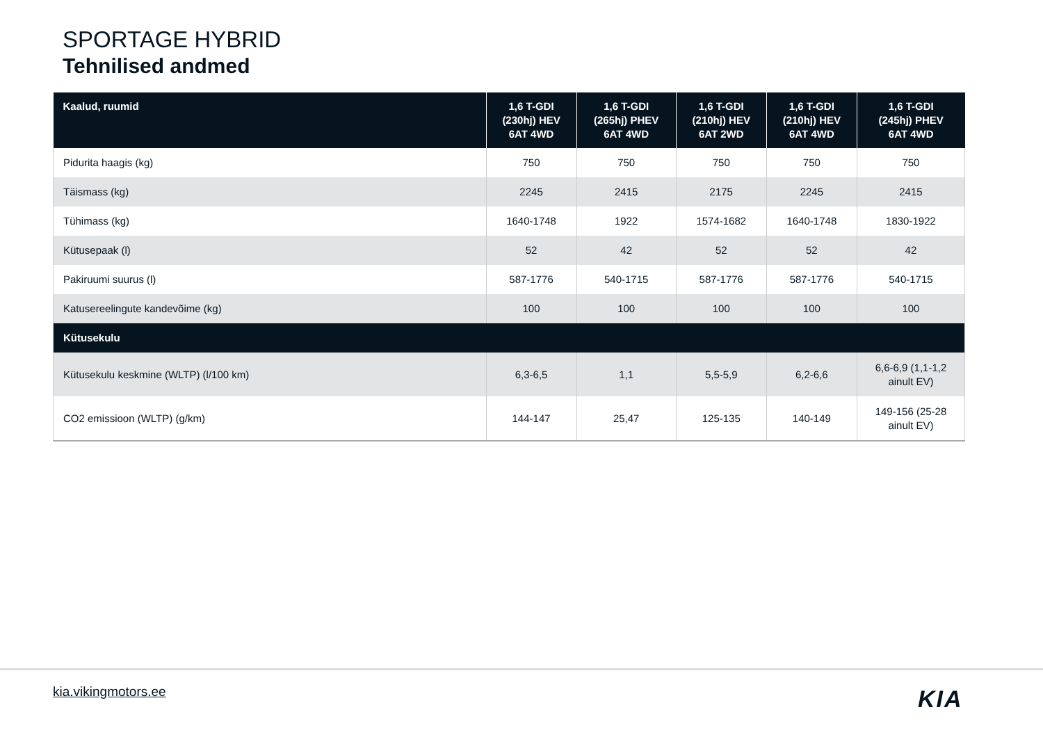SPORTAGE HYBRID
Tehnilised andmed
| Kaalud, ruumid | 1,6 T-GDI (230hj) HEV 6AT 4WD | 1,6 T-GDI (265hj) PHEV 6AT 4WD | 1,6 T-GDI (210hj) HEV 6AT 2WD | 1,6 T-GDI (210hj) HEV 6AT 4WD | 1,6 T-GDI (245hj) PHEV 6AT 4WD |
| --- | --- | --- | --- | --- | --- |
| Pidurita haagis (kg) | 750 | 750 | 750 | 750 | 750 |
| Täismass (kg) | 2245 | 2415 | 2175 | 2245 | 2415 |
| Tühimass (kg) | 1640-1748 | 1922 | 1574-1682 | 1640-1748 | 1830-1922 |
| Kütusepaak (l) | 52 | 42 | 52 | 52 | 42 |
| Pakiruumi suurus (l) | 587-1776 | 540-1715 | 587-1776 | 587-1776 | 540-1715 |
| Katusereelingute kandevõime (kg) | 100 | 100 | 100 | 100 | 100 |
| Kütusekulu | | | | | |
| Kütusekulu keskmine (WLTP) (l/100 km) | 6,3-6,5 | 1,1 | 5,5-5,9 | 6,2-6,6 | 6,6-6,9 (1,1-1,2 ainult EV) |
| CO2 emissioon (WLTP) (g/km) | 144-147 | 25,47 | 125-135 | 140-149 | 149-156 (25-28 ainult EV) |
kia.vikingmotors.ee KIA